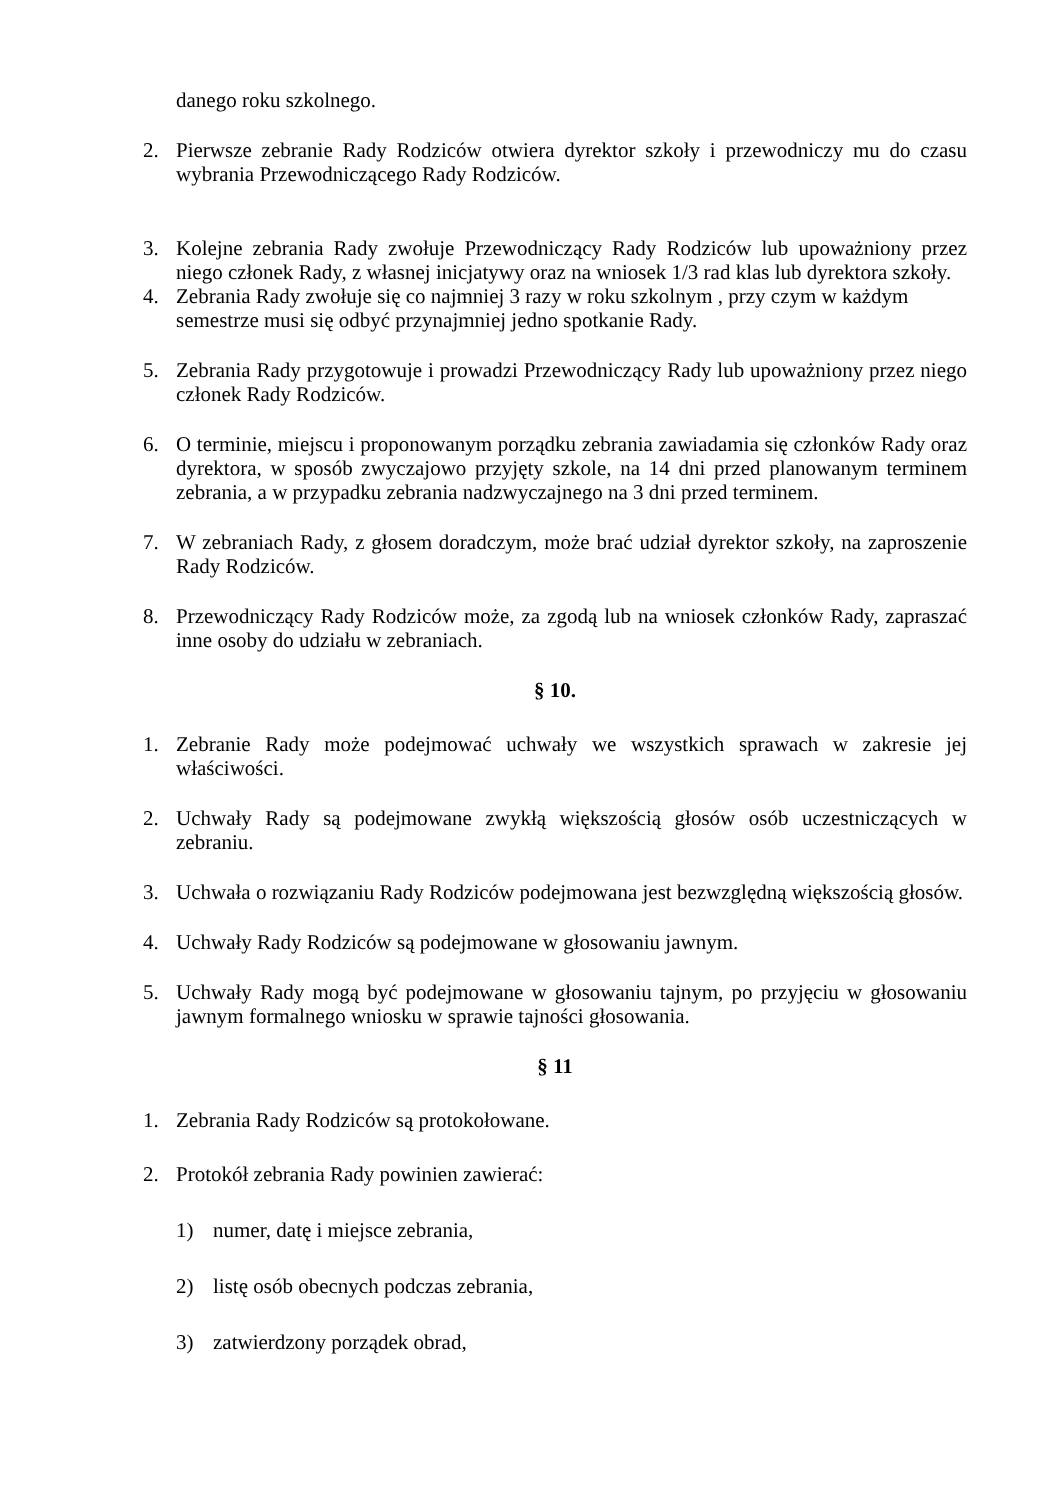danego roku szkolnego.
2. Pierwsze zebranie Rady Rodziców otwiera dyrektor szkoły i przewodniczy mu do czasu wybrania Przewodniczącego Rady Rodziców.
3. Kolejne zebrania Rady zwołuje Przewodniczący Rady Rodziców lub upoważniony przez niego członek Rady, z własnej inicjatywy oraz na wniosek 1/3 rad klas lub dyrektora szkoły.
4. Zebrania Rady zwołuje się co najmniej 3 razy w roku szkolnym , przy czym w każdym semestrze musi się odbyć przynajmniej jedno spotkanie Rady.
5. Zebrania Rady przygotowuje i prowadzi Przewodniczący Rady lub upoważniony przez niego członek Rady Rodziców.
6. O terminie, miejscu i proponowanym porządku zebrania zawiadamia się członków Rady oraz dyrektora, w sposób zwyczajowo przyjęty szkole, na 14 dni przed planowanym terminem zebrania, a w przypadku zebrania nadzwyczajnego na 3 dni przed terminem.
7. W zebraniach Rady, z głosem doradczym, może brać udział dyrektor szkoły, na zaproszenie Rady Rodziców.
8. Przewodniczący Rady Rodziców może, za zgodą lub na wniosek członków Rady, zapraszać inne osoby do udziału w zebraniach.
§ 10.
1. Zebranie Rady może podejmować uchwały we wszystkich sprawach w zakresie jej właściwości.
2. Uchwały Rady są podejmowane zwykłą większością głosów osób uczestniczących w zebraniu.
3. Uchwała o rozwiązaniu Rady Rodziców podejmowana jest bezwzględną większością głosów.
4. Uchwały Rady Rodziców są podejmowane w głosowaniu jawnym.
5. Uchwały Rady mogą być podejmowane w głosowaniu tajnym, po przyjęciu w głosowaniu jawnym formalnego wniosku w sprawie tajności głosowania.
§ 11
1. Zebrania Rady Rodziców są protokołowane.
2. Protokół zebrania Rady powinien zawierać:
1) numer, datę i miejsce zebrania,
2) listę osób obecnych podczas zebrania,
3) zatwierdzony porządek obrad,